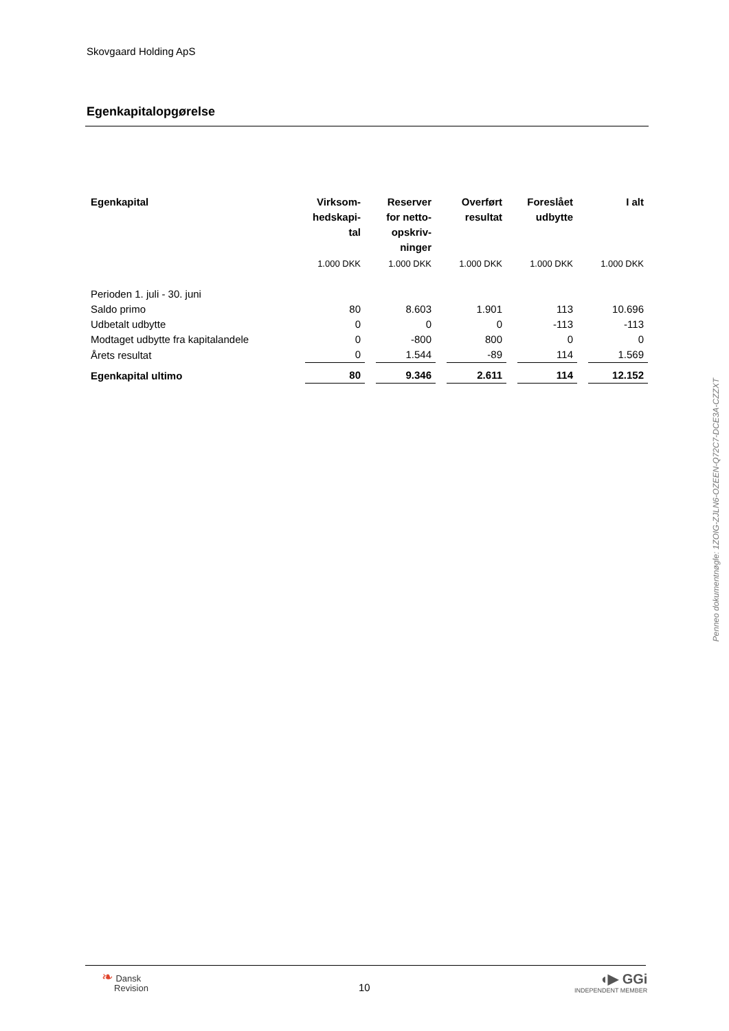Skovgaard Holding ApS
Egenkapitalopgørelse
| Egenkapital | Virksom- hedskapi- tal | Reserver for netto- opskriv- ninger | Overført resultat | Foreslået udbytte | I alt |
| --- | --- | --- | --- | --- | --- |
| | 1.000 DKK | 1.000 DKK | 1.000 DKK | 1.000 DKK | 1.000 DKK |
| Perioden 1. juli - 30. juni | | | | | |
| Saldo primo | 80 | 8.603 | 1.901 | 113 | 10.696 |
| Udbetalt udbytte | 0 | 0 | 0 | -113 | -113 |
| Modtaget udbytte fra kapitalandele | 0 | -800 | 800 | 0 | 0 |
| Årets resultat | 0 | 1.544 | -89 | 114 | 1.569 |
| Egenkapital ultimo | 80 | 9.346 | 2.611 | 114 | 12.152 |
Penneo dokumentnøgle: 1ZOIG-ZJLN6-OZEEN-Q72C7-DCE3A-CZZXT
❧ Dansk
Revision
10
◖▶ GGi
INDEPENDENT MEMBER